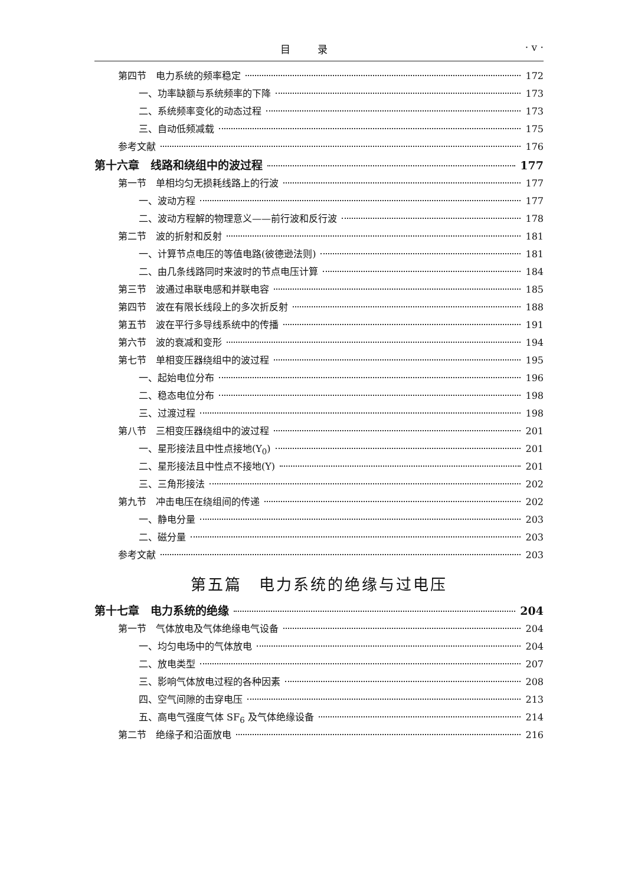目 录 · v ·
第四节　电力系统的频率稳定 172
一、功率缺额与系统频率的下降 173
二、系统频率变化的动态过程 173
三、自动低频减载 175
参考文献 176
第十六章　线路和绕组中的波过程 177
第一节　单相均匀无损耗线路上的行波 177
一、波动方程 177
二、波动方程解的物理意义——前行波和反行波 178
第二节　波的折射和反射 181
一、计算节点电压的等值电路(彼德逊法则) 181
二、由几条线路同时来波时的节点电压计算 184
第三节　波通过串联电感和并联电容 185
第四节　波在有限长线段上的多次折反射 188
第五节　波在平行多导线系统中的传播 191
第六节　波的衰减和变形 194
第七节　单相变压器绕组中的波过程 195
一、起始电位分布 196
二、稳态电位分布 198
三、过渡过程 198
第八节　三相变压器绕组中的波过程 201
一、星形接法且中性点接地(Y<sub>0</sub>) 201
二、星形接法且中性点不接地(Y) 201
三、三角形接法 202
第九节　冲击电压在绕组间的传递 202
一、静电分量 203
二、磁分量 203
参考文献 203
第五篇　电力系统的绝缘与过电压
第十七章　电力系统的绝缘 204
第一节　气体放电及气体绝缘电气设备 204
一、均匀电场中的气体放电 204
二、放电类型 207
三、影响气体放电过程的各种因素 208
四、空气间隙的击穿电压 213
五、高电气强度气体 SF<sub>6</sub> 及气体绝缘设备 214
第二节　绝缘子和沿面放电 216